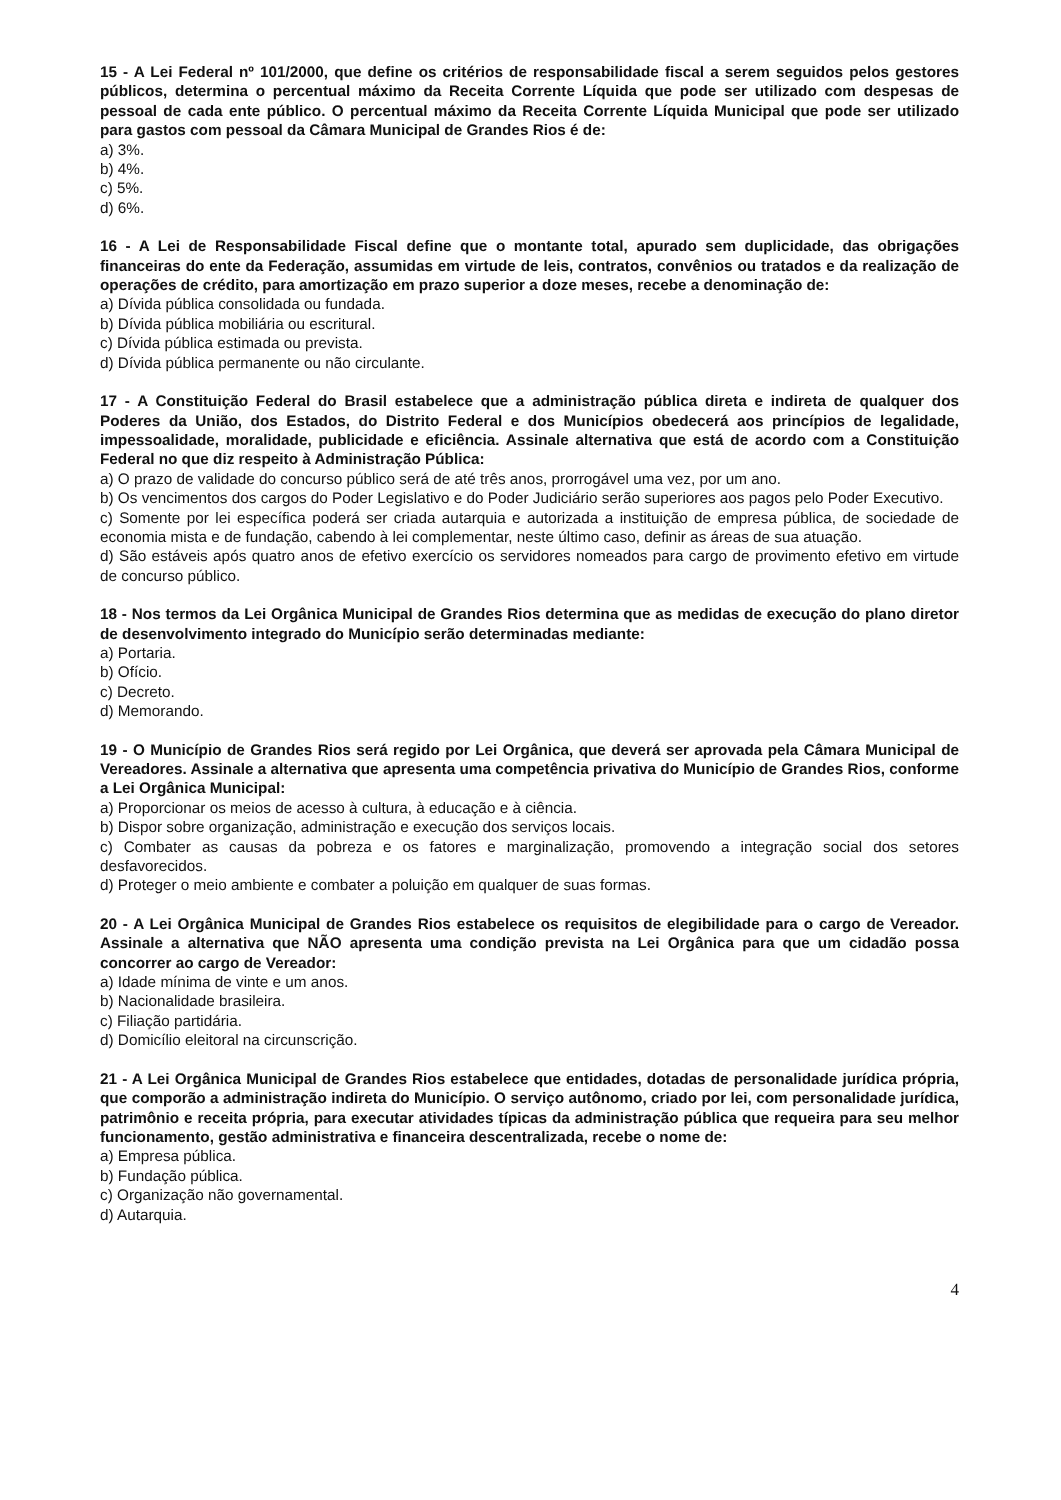15 - A Lei Federal nº 101/2000, que define os critérios de responsabilidade fiscal a serem seguidos pelos gestores públicos, determina o percentual máximo da Receita Corrente Líquida que pode ser utilizado com despesas de pessoal de cada ente público. O percentual máximo da Receita Corrente Líquida Municipal que pode ser utilizado para gastos com pessoal da Câmara Municipal de Grandes Rios é de:
a) 3%.
b) 4%.
c) 5%.
d) 6%.
16 - A Lei de Responsabilidade Fiscal define que o montante total, apurado sem duplicidade, das obrigações financeiras do ente da Federação, assumidas em virtude de leis, contratos, convênios ou tratados e da realização de operações de crédito, para amortização em prazo superior a doze meses, recebe a denominação de:
a) Dívida pública consolidada ou fundada.
b) Dívida pública mobiliária ou escritural.
c) Dívida pública estimada ou prevista.
d) Dívida pública permanente ou não circulante.
17 - A Constituição Federal do Brasil estabelece que a administração pública direta e indireta de qualquer dos Poderes da União, dos Estados, do Distrito Federal e dos Municípios obedecerá aos princípios de legalidade, impessoalidade, moralidade, publicidade e eficiência. Assinale alternativa que está de acordo com a Constituição Federal no que diz respeito à Administração Pública:
a) O prazo de validade do concurso público será de até três anos, prorrogável uma vez, por um ano.
b) Os vencimentos dos cargos do Poder Legislativo e do Poder Judiciário serão superiores aos pagos pelo Poder Executivo.
c) Somente por lei específica poderá ser criada autarquia e autorizada a instituição de empresa pública, de sociedade de economia mista e de fundação, cabendo à lei complementar, neste último caso, definir as áreas de sua atuação.
d) São estáveis após quatro anos de efetivo exercício os servidores nomeados para cargo de provimento efetivo em virtude de concurso público.
18 - Nos termos da Lei Orgânica Municipal de Grandes Rios determina que as medidas de execução do plano diretor de desenvolvimento integrado do Município serão determinadas mediante:
a) Portaria.
b) Ofício.
c) Decreto.
d) Memorando.
19 - O Município de Grandes Rios será regido por Lei Orgânica, que deverá ser aprovada pela Câmara Municipal de Vereadores. Assinale a alternativa que apresenta uma competência privativa do Município de Grandes Rios, conforme a Lei Orgânica Municipal:
a) Proporcionar os meios de acesso à cultura, à educação e à ciência.
b) Dispor sobre organização, administração e execução dos serviços locais.
c) Combater as causas da pobreza e os fatores e marginalização, promovendo a integração social dos setores desfavorecidos.
d) Proteger o meio ambiente e combater a poluição em qualquer de suas formas.
20 - A Lei Orgânica Municipal de Grandes Rios estabelece os requisitos de elegibilidade para o cargo de Vereador. Assinale a alternativa que NÃO apresenta uma condição prevista na Lei Orgânica para que um cidadão possa concorrer ao cargo de Vereador:
a) Idade mínima de vinte e um anos.
b) Nacionalidade brasileira.
c) Filiação partidária.
d) Domicílio eleitoral na circunscrição.
21 - A Lei Orgânica Municipal de Grandes Rios estabelece que entidades, dotadas de personalidade jurídica própria, que comporão a administração indireta do Município. O serviço autônomo, criado por lei, com personalidade jurídica, patrimônio e receita própria, para executar atividades típicas da administração pública que requeira para seu melhor funcionamento, gestão administrativa e financeira descentralizada, recebe o nome de:
a) Empresa pública.
b) Fundação pública.
c) Organização não governamental.
d) Autarquia.
4